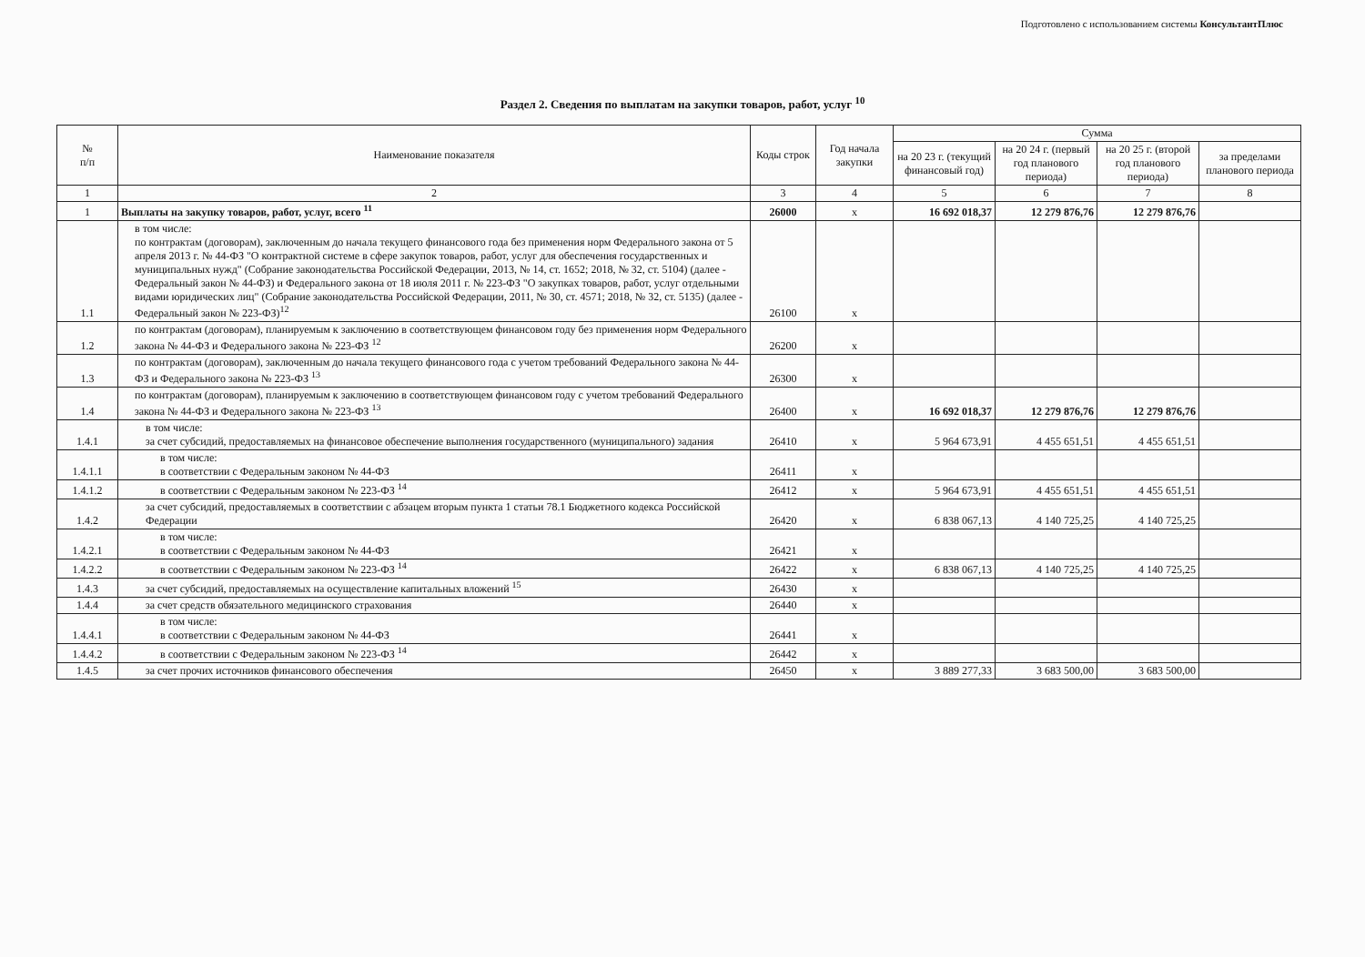Подготовлено с использованием системы КонсультантПлюс
Раздел 2. Сведения по выплатам на закупки товаров, работ, услуг <sup>10</sup>
| № п/п | Наименование показателя | Коды строк | Год начала закупки | Сумма | | | |
| --- | --- | --- | --- | --- | --- | --- | --- |
| | | | | на 20 23 г. (текущий финансовый год) | на 20 24 г. (первый год планового периода) | на 20 25 г. (второй год планового периода) | за пределами планового периода |
| 1 | 2 | 3 | 4 | 5 | 6 | 7 | 8 |
| 1 | Выплаты на закупку товаров, работ, услуг, всего <sup>11</sup> | 26000 | x | 16 692 018,37 | 12 279 876,76 | 12 279 876,76 | |
| 1.1 | в том числе: по контрактам (договорам), заключенным до начала текущего финансового года без применения норм Федерального закона от 5 апреля 2013 г. № 44-ФЗ "О контрактной системе в сфере закупок товаров, работ, услуг для обеспечения государственных и муниципальных нужд" (Собрание законодательства Российской Федерации, 2013, № 14, ст. 1652; 2018, № 32, ст. 5104) (далее - Федеральный закон № 44-ФЗ) и Федерального закона от 18 июля 2011 г. № 223-ФЗ "О закупках товаров, работ, услуг отдельными видами юридических лиц" (Собрание законодательства Российской Федерации, 2011, № 30, ст. 4571; 2018, № 32, ст. 5135) (далее - Федеральный закон № 223-ФЗ)<sup>12</sup> | 26100 | x | | | | |
| 1.2 | по контрактам (договорам), планируемым к заключению в соответствующем финансовом году без применения норм Федерального закона № 44-ФЗ и Федерального закона № 223-ФЗ <sup>12</sup> | 26200 | x | | | | |
| 1.3 | по контрактам (договорам), заключенным до начала текущего финансового года с учетом требований Федерального закона № 44-ФЗ и Федерального закона № 223-ФЗ <sup>13</sup> | 26300 | x | | | | |
| 1.4 | по контрактам (договорам), планируемым к заключению в соответствующем финансовом году с учетом требований Федерального закона № 44-ФЗ и Федерального закона № 223-ФЗ <sup>13</sup> | 26400 | x | 16 692 018,37 | 12 279 876,76 | 12 279 876,76 | |
| 1.4.1 | в том числе: за счет субсидий, предоставляемых на финансовое обеспечение выполнения государственного (муниципального) задания | 26410 | x | 5 964 673,91 | 4 455 651,51 | 4 455 651,51 | |
| 1.4.1.1 | в том числе: в соответствии с Федеральным законом № 44-ФЗ | 26411 | x | | | | |
| 1.4.1.2 | в соответствии с Федеральным законом № 223-ФЗ <sup>14</sup> | 26412 | x | 5 964 673,91 | 4 455 651,51 | 4 455 651,51 | |
| 1.4.2 | за счет субсидий, предоставляемых в соответствии с абзацем вторым пункта 1 статьи 78.1 Бюджетного кодекса Российской Федерации | 26420 | x | 6 838 067,13 | 4 140 725,25 | 4 140 725,25 | |
| 1.4.2.1 | в том числе: в соответствии с Федеральным законом № 44-ФЗ | 26421 | x | | | | |
| 1.4.2.2 | в соответствии с Федеральным законом № 223-ФЗ <sup>14</sup> | 26422 | x | 6 838 067,13 | 4 140 725,25 | 4 140 725,25 | |
| 1.4.3 | за счет субсидий, предоставляемых на осуществление капитальных вложений <sup>15</sup> | 26430 | x | | | | |
| 1.4.4 | за счет средств обязательного медицинского страхования | 26440 | x | | | | |
| 1.4.4.1 | в том числе: в соответствии с Федеральным законом № 44-ФЗ | 26441 | x | | | | |
| 1.4.4.2 | в соответствии с Федеральным законом № 223-ФЗ <sup>14</sup> | 26442 | x | | | | |
| 1.4.5 | за счет прочих источников финансового обеспечения | 26450 | x | 3 889 277,33 | 3 683 500,00 | 3 683 500,00 | |